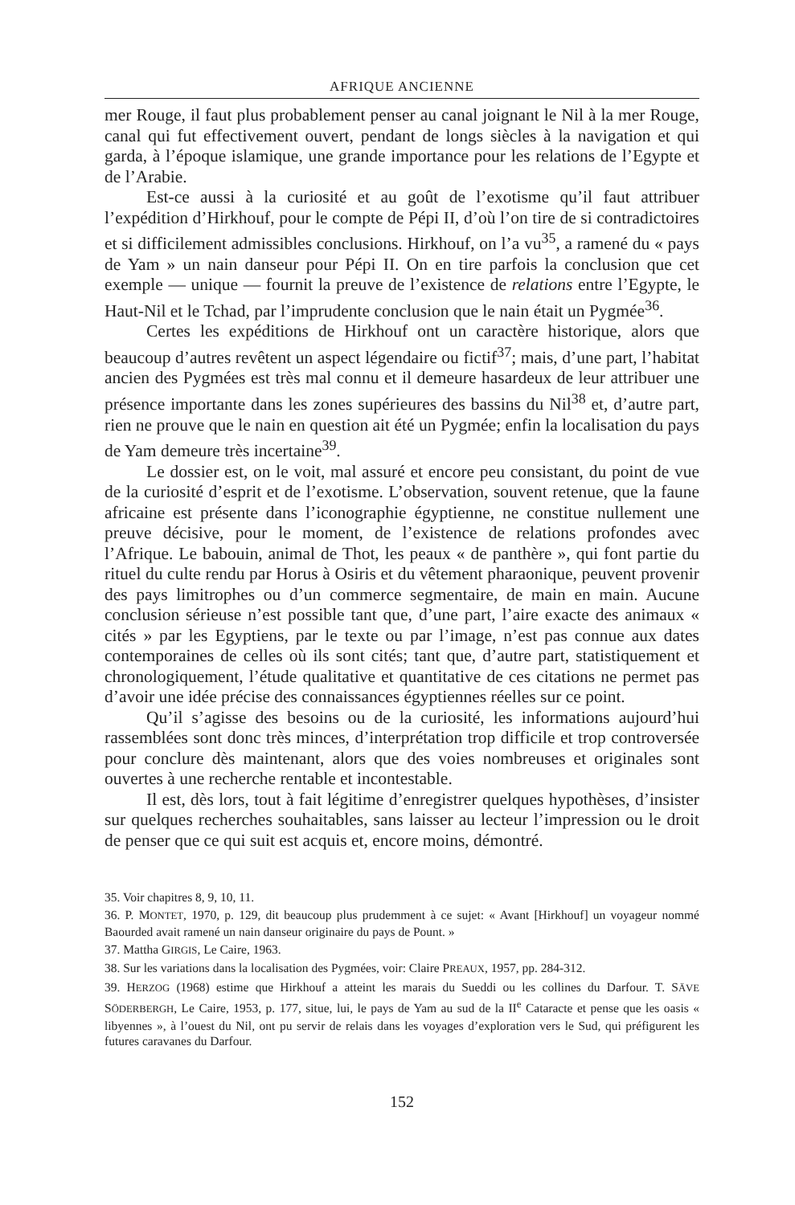AFRIQUE ANCIENNE
mer Rouge, il faut plus probablement penser au canal joignant le Nil à la mer Rouge, canal qui fut effectivement ouvert, pendant de longs siècles à la navigation et qui garda, à l’époque islamique, une grande importance pour les relations de l’Egypte et de l’Arabie.
Est-ce aussi à la curiosité et au goût de l’exotisme qu’il faut attribuer l’expédition d’Hirkhouf, pour le compte de Pépi II, d’où l’on tire de si contradictoires et si difficilement admissibles conclusions. Hirkhouf, on l’a vu<sup>35</sup>, a ramené du « pays de Yam » un nain danseur pour Pépi II. On en tire parfois la conclusion que cet exemple — unique — fournit la preuve de l’existence de relations entre l’Egypte, le Haut-Nil et le Tchad, par l’imprudente conclusion que le nain était un Pygmée<sup>36</sup>.
Certes les expéditions de Hirkhouf ont un caractère historique, alors que beaucoup d’autres revêtent un aspect légendaire ou fictif<sup>37</sup>; mais, d’une part, l’habitat ancien des Pygmées est très mal connu et il demeure hasardeux de leur attribuer une présence importante dans les zones supérieures des bassins du Nil<sup>38</sup> et, d’autre part, rien ne prouve que le nain en question ait été un Pygmée; enfin la localisation du pays de Yam demeure très incertaine<sup>39</sup>.
Le dossier est, on le voit, mal assuré et encore peu consistant, du point de vue de la curiosité d’esprit et de l’exotisme. L’observation, souvent retenue, que la faune africaine est présente dans l’iconographie égyptienne, ne constitue nullement une preuve décisive, pour le moment, de l’existence de relations profondes avec l’Afrique. Le babouin, animal de Thot, les peaux « de panthère », qui font partie du rituel du culte rendu par Horus à Osiris et du vêtement pharaonique, peuvent provenir des pays limitrophes ou d’un commerce segmentaire, de main en main. Aucune conclusion sérieuse n’est possible tant que, d’une part, l’aire exacte des animaux « cités » par les Egyptiens, par le texte ou par l’image, n’est pas connue aux dates contemporaines de celles où ils sont cités; tant que, d’autre part, statistiquement et chronologiquement, l’étude qualitative et quantitative de ces citations ne permet pas d’avoir une idée précise des connaissances égyptiennes réelles sur ce point.
Qu’il s’agisse des besoins ou de la curiosité, les informations aujourd’hui rassemblées sont donc très minces, d’interprétation trop difficile et trop controversée pour conclure dès maintenant, alors que des voies nombreuses et originales sont ouvertes à une recherche rentable et incontestable.
Il est, dès lors, tout à fait légitime d’enregistrer quelques hypothèses, d’insister sur quelques recherches souhaitables, sans laisser au lecteur l’impression ou le droit de penser que ce qui suit est acquis et, encore moins, démontré.
35. Voir chapitres 8, 9, 10, 11.
36. P. MONTET, 1970, p. 129, dit beaucoup plus prudemment à ce sujet: « Avant [Hirkhouf] un voyageur nommé Baourded avait ramené un nain danseur originaire du pays de Pount. »
37. Mattha GIRGIS, Le Caire, 1963.
38. Sur les variations dans la localisation des Pygmées, voir: Claire PREAUX, 1957, pp. 284-312.
39. HERZOG (1968) estime que Hirkhouf a atteint les marais du Sueddi ou les collines du Darfour. T. SÄVE SÖDERBERGH, Le Caire, 1953, p. 177, situe, lui, le pays de Yam au sud de la II<sup>e</sup> Cataracte et pense que les oasis « libyennes », à l’ouest du Nil, ont pu servir de relais dans les voyages d’exploration vers le Sud, qui préfigurent les futures caravanes du Darfour.
152